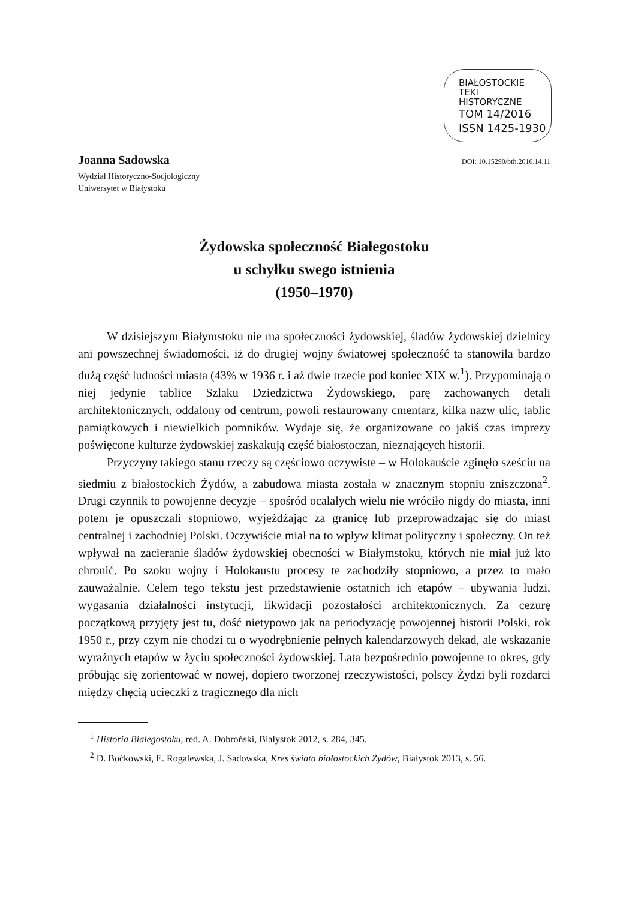BIAŁOSTOCKIE
TEKI
HISTORYCZNE
TOM 14/2016
ISSN 1425-1930
Joanna Sadowska DOI: 10.15290/bth.2016.14.11
Wydział Historyczno-Socjologiczny
Uniwersytet w Białystoku
Żydowska społeczność Białegostoku
u schyłku swego istnienia
(1950–1970)
W dzisiejszym Białymstoku nie ma społeczności żydowskiej, śladów żydowskiej dzielnicy ani powszechnej świadomości, iż do drugiej wojny światowej społeczność ta stanowiła bardzo dużą część ludności miasta (43% w 1936 r. i aż dwie trzecie pod koniec XIX w.<sup>1</sup>). Przypominają o niej jedynie tablice Szlaku Dziedzictwa Żydowskiego, parę zachowanych detali architektonicznych, oddalony od centrum, powoli restaurowany cmentarz, kilka nazw ulic, tablic pamiątkowych i niewielkich pomników. Wydaje się, że organizowane co jakiś czas imprezy poświęcone kulturze żydowskiej zaskakują część białostoczan, nieznających historii.
Przyczyny takiego stanu rzeczy są częściowo oczywiste – w Holokauście zginęło sześciu na siedmiu z białostockich Żydów, a zabudowa miasta została w znacznym stopniu zniszczona<sup>2</sup>. Drugi czynnik to powojenne decyzje – spośród ocalałych wielu nie wróciło nigdy do miasta, inni potem je opuszczali stopniowo, wyjeżdżając za granicę lub przeprowadzając się do miast centralnej i zachodniej Polski. Oczywiście miał na to wpływ klimat polityczny i społeczny. On też wpływał na zacieranie śladów żydowskiej obecności w Białymstoku, których nie miał już kto chronić. Po szoku wojny i Holokaustu procesy te zachodziły stopniowo, a przez to mało zauważalnie. Celem tego tekstu jest przedstawienie ostatnich ich etapów – ubywania ludzi, wygasania działalności instytucji, likwidacji pozostałości architektonicznych. Za cezurę początkową przyjęty jest tu, dość nietypowo jak na periodyzację powojennej historii Polski, rok 1950 r., przy czym nie chodzi tu o wyodrębnienie pełnych kalendarzowych dekad, ale wskazanie wyraźnych etapów w życiu społeczności żydowskiej. Lata bezpośrednio powojenne to okres, gdy próbując się zorientować w nowej, dopiero tworzonej rzeczywistości, polscy Żydzi byli rozdarci między chęcią ucieczki z tragicznego dla nich
<sup>1</sup> Historia Białegostoku, red. A. Dobroński, Białystok 2012, s. 284, 345.
<sup>2</sup> D. Boćkowski, E. Rogalewska, J. Sadowska, Kres świata białostockich Żydów, Białystok 2013, s. 56.